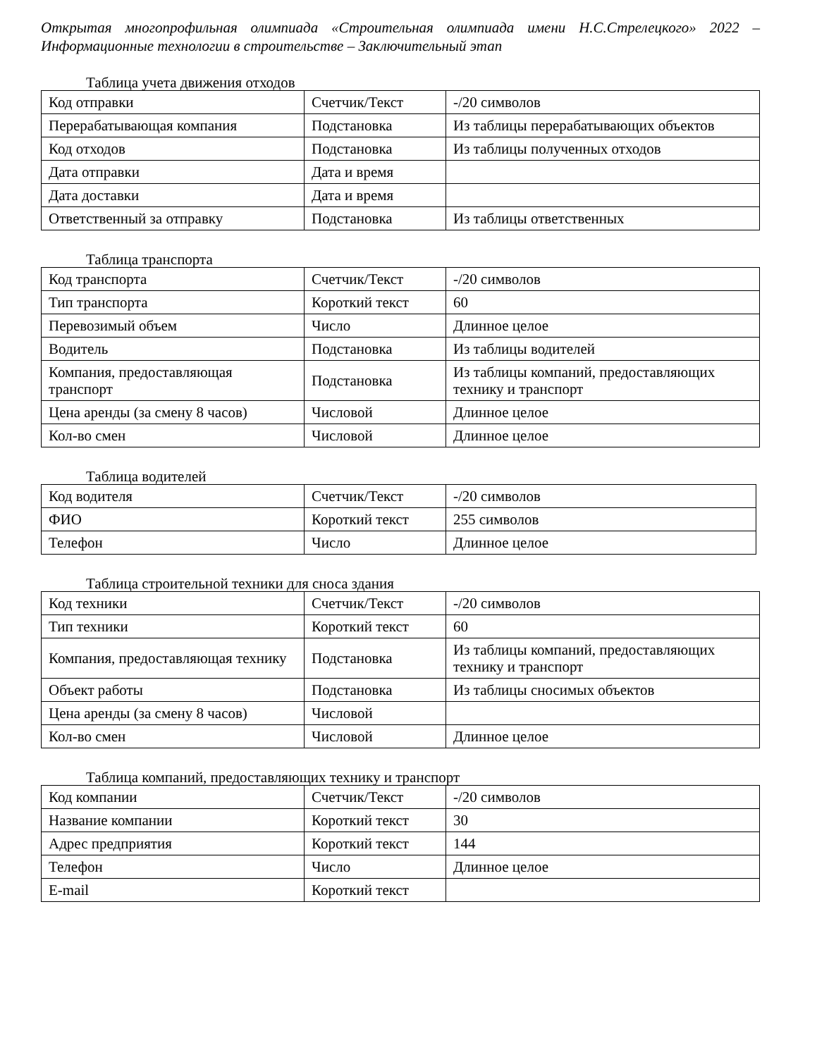Открытая многопрофильная олимпиада «Строительная олимпиада имени Н.С.Стрелецкого» 2022 – Информационные технологии в строительстве – Заключительный этап
Таблица учета движения отходов
| Код отправки | Счетчик/Текст | -/20 символов |
| Перерабатывающая компания | Подстановка | Из таблицы перерабатывающих объектов |
| Код отходов | Подстановка | Из таблицы полученных отходов |
| Дата отправки | Дата и время | |
| Дата доставки | Дата и время | |
| Ответственный за отправку | Подстановка | Из таблицы ответственных |
Таблица транспорта
| Код транспорта | Счетчик/Текст | -/20 символов |
| Тип транспорта | Короткий текст | 60 |
| Перевозимый объем | Число | Длинное целое |
| Водитель | Подстановка | Из таблицы водителей |
| Компания, предоставляющая транспорт | Подстановка | Из таблицы компаний, предоставляющих технику и транспорт |
| Цена аренды (за смену 8 часов) | Числовой | Длинное целое |
| Кол-во смен | Числовой | Длинное целое |
Таблица водителей
| Код водителя | Счетчик/Текст | -/20 символов |
| ФИО | Короткий текст | 255 символов |
| Телефон | Число | Длинное целое |
Таблица строительной техники для сноса здания
| Код техники | Счетчик/Текст | -/20 символов |
| Тип техники | Короткий текст | 60 |
| Компания, предоставляющая технику | Подстановка | Из таблицы компаний, предоставляющих технику и транспорт |
| Объект работы | Подстановка | Из таблицы сносимых объектов |
| Цена аренды (за смену 8 часов) | Числовой | |
| Кол-во смен | Числовой | Длинное целое |
Таблица компаний, предоставляющих технику и транспорт
| Код компании | Счетчик/Текст | -/20 символов |
| Название компании | Короткий текст | 30 |
| Адрес предприятия | Короткий текст | 144 |
| Телефон | Число | Длинное целое |
| E-mail | Короткий текст | |